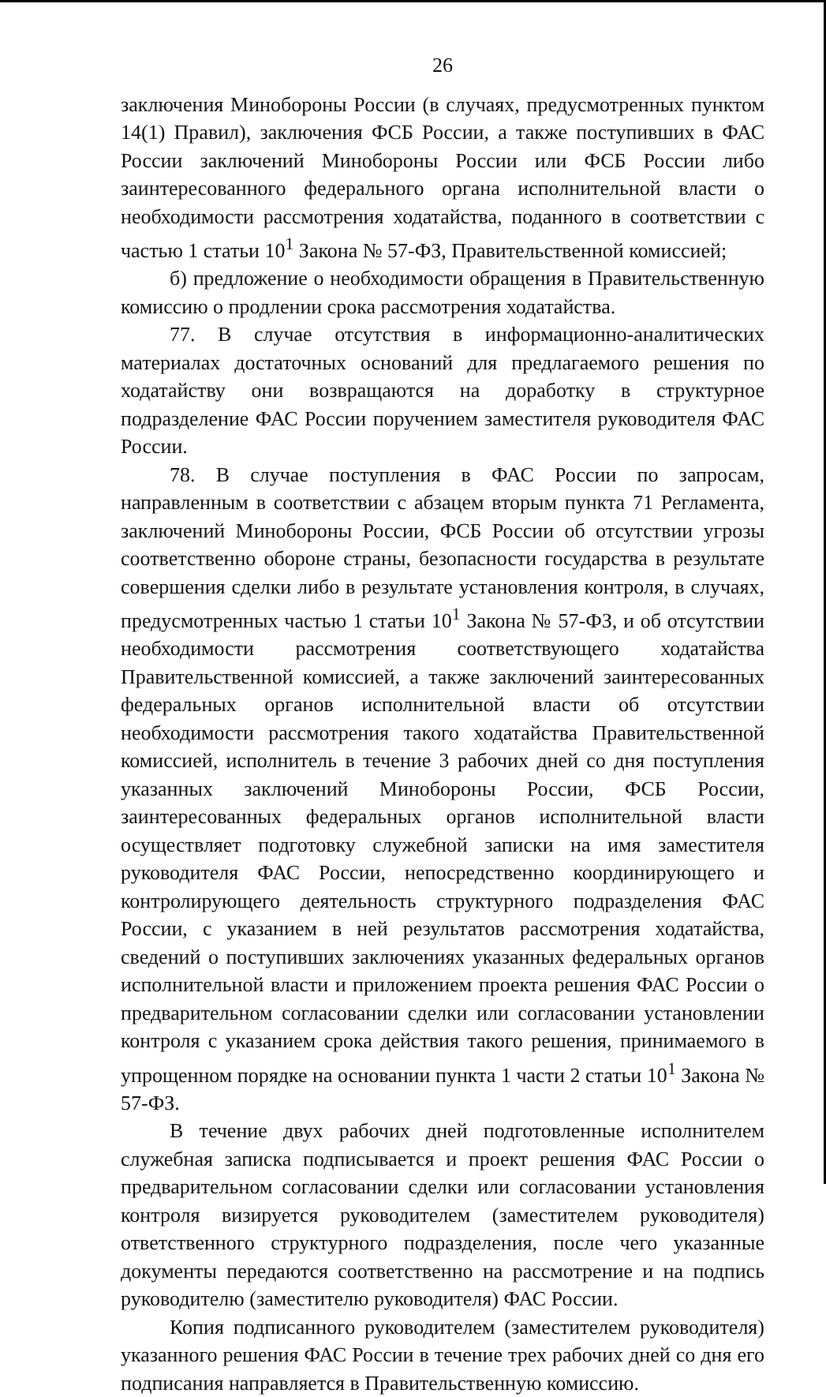26
заключения Минобороны России (в случаях, предусмотренных пунктом 14(1) Правил), заключения ФСБ России, а также поступивших в ФАС России заключений Минобороны России или ФСБ России либо заинтересованного федерального органа исполнительной власти о необходимости рассмотрения ходатайства, поданного в соответствии с частью 1 статьи 10<sup>1</sup> Закона № 57-ФЗ, Правительственной комиссией;
б) предложение о необходимости обращения в Правительственную комиссию о продлении срока рассмотрения ходатайства.
77. В случае отсутствия в информационно-аналитических материалах достаточных оснований для предлагаемого решения по ходатайству они возвращаются на доработку в структурное подразделение ФАС России поручением заместителя руководителя ФАС России.
78. В случае поступления в ФАС России по запросам, направленным в соответствии с абзацем вторым пункта 71 Регламента, заключений Минобороны России, ФСБ России об отсутствии угрозы соответственно обороне страны, безопасности государства в результате совершения сделки либо в результате установления контроля, в случаях, предусмотренных частью 1 статьи 10<sup>1</sup> Закона № 57-ФЗ, и об отсутствии необходимости рассмотрения соответствующего ходатайства Правительственной комиссией, а также заключений заинтересованных федеральных органов исполнительной власти об отсутствии необходимости рассмотрения такого ходатайства Правительственной комиссией, исполнитель в течение 3 рабочих дней со дня поступления указанных заключений Минобороны России, ФСБ России, заинтересованных федеральных органов исполнительной власти осуществляет подготовку служебной записки на имя заместителя руководителя ФАС России, непосредственно координирующего и контролирующего деятельность структурного подразделения ФАС России, с указанием в ней результатов рассмотрения ходатайства, сведений о поступивших заключениях указанных федеральных органов исполнительной власти и приложением проекта решения ФАС России о предварительном согласовании сделки или согласовании установлении контроля с указанием срока действия такого решения, принимаемого в упрощенном порядке на основании пункта 1 части 2 статьи 10<sup>1</sup> Закона № 57-ФЗ.
В течение двух рабочих дней подготовленные исполнителем служебная записка подписывается и проект решения ФАС России о предварительном согласовании сделки или согласовании установления контроля визируется руководителем (заместителем руководителя) ответственного структурного подразделения, после чего указанные документы передаются соответственно на рассмотрение и на подпись руководителю (заместителю руководителя) ФАС России.
Копия подписанного руководителем (заместителем руководителя) указанного решения ФАС России в течение трех рабочих дней со дня его подписания направляется в Правительственную комиссию.